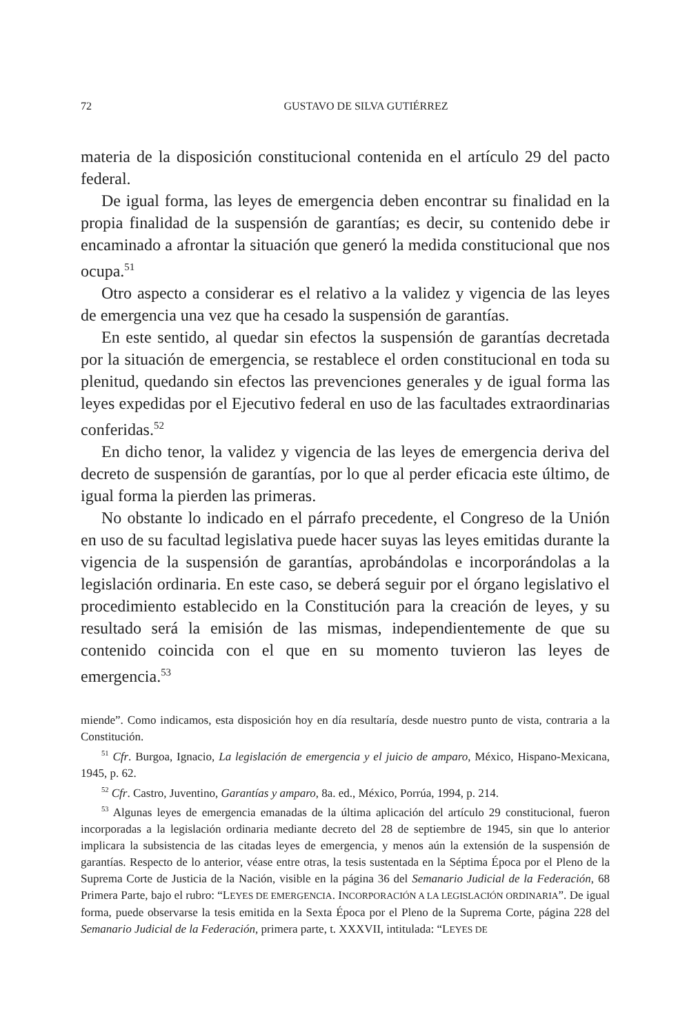72 GUSTAVO DE SILVA GUTIÉRREZ
materia de la disposición constitucional contenida en el artículo 29 del pacto federal.
De igual forma, las leyes de emergencia deben encontrar su finalidad en la propia finalidad de la suspensión de garantías; es decir, su contenido debe ir encaminado a afrontar la situación que generó la medida constitucional que nos ocupa.<sup>51</sup>
Otro aspecto a considerar es el relativo a la validez y vigencia de las leyes de emergencia una vez que ha cesado la suspensión de garantías.
En este sentido, al quedar sin efectos la suspensión de garantías decretada por la situación de emergencia, se restablece el orden constitucional en toda su plenitud, quedando sin efectos las prevenciones generales y de igual forma las leyes expedidas por el Ejecutivo federal en uso de las facultades extraordinarias conferidas.<sup>52</sup>
En dicho tenor, la validez y vigencia de las leyes de emergencia deriva del decreto de suspensión de garantías, por lo que al perder eficacia este último, de igual forma la pierden las primeras.
No obstante lo indicado en el párrafo precedente, el Congreso de la Unión en uso de su facultad legislativa puede hacer suyas las leyes emitidas durante la vigencia de la suspensión de garantías, aprobándolas e incorporándolas a la legislación ordinaria. En este caso, se deberá seguir por el órgano legislativo el procedimiento establecido en la Constitución para la creación de leyes, y su resultado será la emisión de las mismas, independientemente de que su contenido coincida con el que en su momento tuvieron las leyes de emergencia.<sup>53</sup>
miende”. Como indicamos, esta disposición hoy en día resultaría, desde nuestro punto de vista, contraria a la Constitución.
<sup>51</sup> Cfr. Burgoa, Ignacio, La legislación de emergencia y el juicio de amparo, México, Hispano-Mexicana, 1945, p. 62.
<sup>52</sup> Cfr. Castro, Juventino, Garantías y amparo, 8a. ed., México, Porrúa, 1994, p. 214.
<sup>53</sup> Algunas leyes de emergencia emanadas de la última aplicación del artículo 29 constitucional, fueron incorporadas a la legislación ordinaria mediante decreto del 28 de septiembre de 1945, sin que lo anterior implicara la subsistencia de las citadas leyes de emergencia, y menos aún la extensión de la suspensión de garantías. Respecto de lo anterior, véase entre otras, la tesis sustentada en la Séptima Época por el Pleno de la Suprema Corte de Justicia de la Nación, visible en la página 36 del Semanario Judicial de la Federación, 68 Primera Parte, bajo el rubro: “LEYES DE EMERGENCIA. INCORPORACIÓN A LA LEGISLACIÓN ORDINARIA”. De igual forma, puede observarse la tesis emitida en la Sexta Época por el Pleno de la Suprema Corte, página 228 del Semanario Judicial de la Federación, primera parte, t. XXXVII, intitulada: “LEYES DE